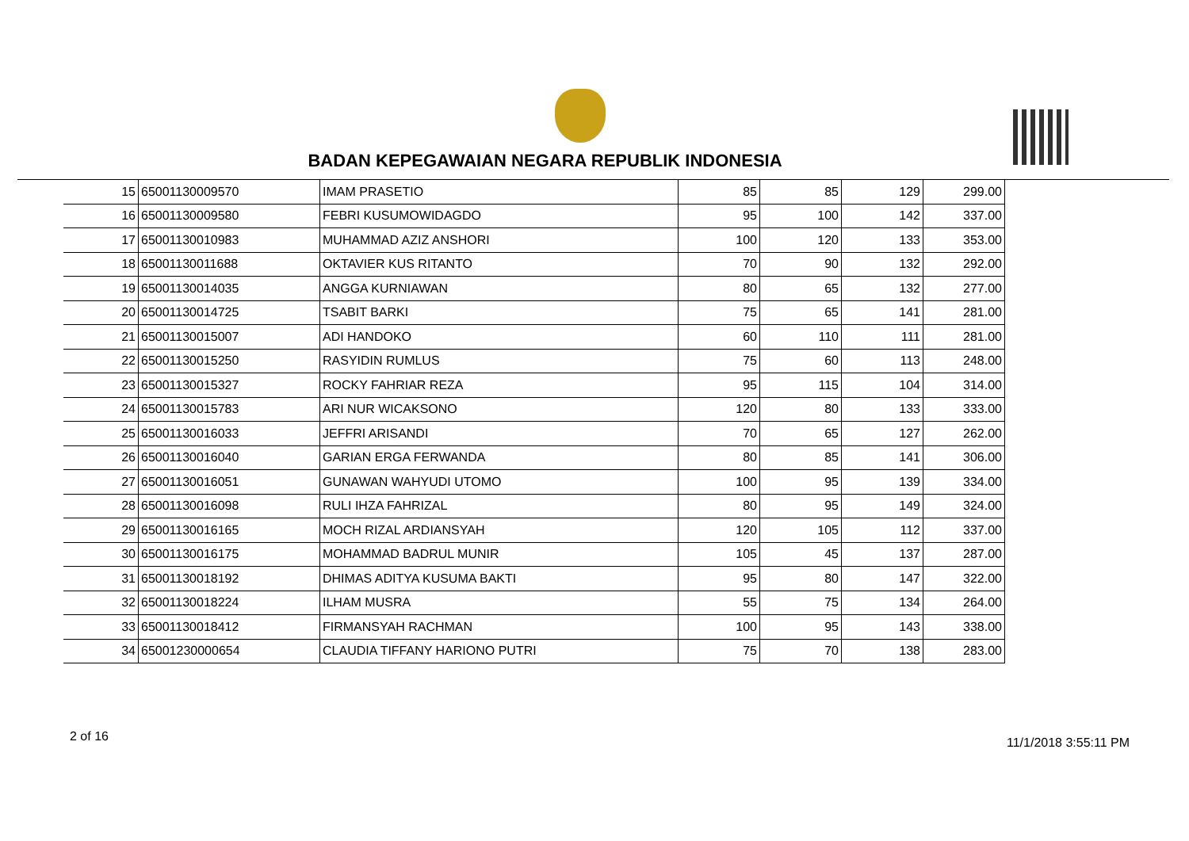BADAN KEPEGAWAIAN NEGARA REPUBLIK INDONESIA
| 15 | 65001130009570 | IMAM PRASETIO | 85 | 85 | 129 | 299.00 |
| 16 | 65001130009580 | FEBRI KUSUMOWIDAGDO | 95 | 100 | 142 | 337.00 |
| 17 | 65001130010983 | MUHAMMAD AZIZ ANSHORI | 100 | 120 | 133 | 353.00 |
| 18 | 65001130011688 | OKTAVIER KUS RITANTO | 70 | 90 | 132 | 292.00 |
| 19 | 65001130014035 | ANGGA KURNIAWAN | 80 | 65 | 132 | 277.00 |
| 20 | 65001130014725 | TSABIT BARKI | 75 | 65 | 141 | 281.00 |
| 21 | 65001130015007 | ADI HANDOKO | 60 | 110 | 111 | 281.00 |
| 22 | 65001130015250 | RASYIDIN RUMLUS | 75 | 60 | 113 | 248.00 |
| 23 | 65001130015327 | ROCKY FAHRIAR REZA | 95 | 115 | 104 | 314.00 |
| 24 | 65001130015783 | ARI NUR WICAKSONO | 120 | 80 | 133 | 333.00 |
| 25 | 65001130016033 | JEFFRI ARISANDI | 70 | 65 | 127 | 262.00 |
| 26 | 65001130016040 | GARIAN ERGA FERWANDA | 80 | 85 | 141 | 306.00 |
| 27 | 65001130016051 | GUNAWAN WAHYUDI UTOMO | 100 | 95 | 139 | 334.00 |
| 28 | 65001130016098 | RULI IHZA FAHRIZAL | 80 | 95 | 149 | 324.00 |
| 29 | 65001130016165 | MOCH RIZAL ARDIANSYAH | 120 | 105 | 112 | 337.00 |
| 30 | 65001130016175 | MOHAMMAD BADRUL MUNIR | 105 | 45 | 137 | 287.00 |
| 31 | 65001130018192 | DHIMAS ADITYA KUSUMA BAKTI | 95 | 80 | 147 | 322.00 |
| 32 | 65001130018224 | ILHAM MUSRA | 55 | 75 | 134 | 264.00 |
| 33 | 65001130018412 | FIRMANSYAH RACHMAN | 100 | 95 | 143 | 338.00 |
| 34 | 65001230000654 | CLAUDIA TIFFANY HARIONO PUTRI | 75 | 70 | 138 | 283.00 |
2 of 16 11/1/2018 3:55:11 PM